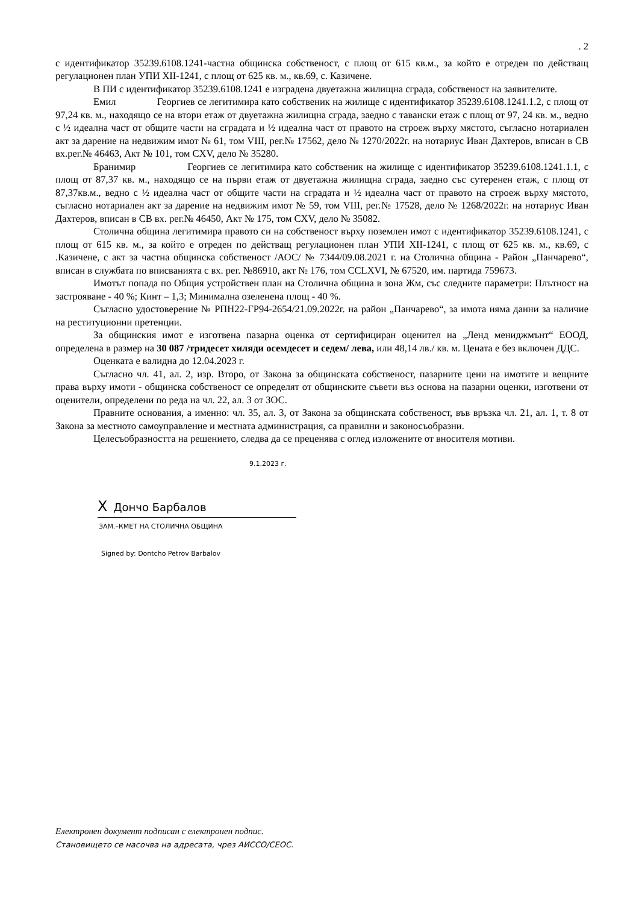. 2
с идентификатор 35239.6108.1241-частна общинска собственост, с площ от 615 кв.м., за който е отреден по действащ регулационен план УПИ XII-1241, с площ от 625 кв. м., кв.69, с. Казичене.
В ПИ с идентификатор 35239.6108.1241 е изградена двуетажна жилищна сграда, собственост на заявителите.
Емил Георгиев се легитимира като собственик на жилище с идентификатор 35239.6108.1241.1.2, с площ от 97,24 кв. м., находящо се на втори етаж от двуетажна жилищна сграда, заедно с тавански етаж с площ от 97, 24 кв. м., ведно с ½ идеална част от общите части на сградата и ½ идеална част от правото на строеж върху мястото, съгласно нотариален акт за дарение на недвижим имот № 61, том VIII, рег.№ 17562, дело № 1270/2022г. на нотариус Иван Дахтеров, вписан в СВ вх.рег.№ 46463, Акт № 101, том CXV, дело № 35280.
Бранимир Георгиев се легитимира като собственик на жилище с идентификатор 35239.6108.1241.1.1, с площ от 87,37 кв. м., находящо се на първи етаж от двуетажна жилищна сграда, заедно със сутеренен етаж, с площ от 87,37кв.м., ведно с ½ идеална част от общите части на сградата и ½ идеална част от правото на строеж върху мястото, съгласно нотариален акт за дарение на недвижим имот № 59, том VIII, рег.№ 17528, дело № 1268/2022г. на нотариус Иван Дахтеров, вписан в СВ вх. рег.№ 46450, Акт № 175, том CXV, дело № 35082.
Столична община легитимира правото си на собственост върху поземлен имот с идентификатор 35239.6108.1241, с площ от 615 кв. м., за който е отреден по действащ регулационен план УПИ XII-1241, с площ от 625 кв. м., кв.69, с .Казичене, с акт за частна общинска собственост /АОС/ № 7344/09.08.2021 г. на Столична община - Район „Панчарево“, вписан в службата по вписванията с вх. рег. №86910, акт № 176, том CCLXVI, № 67520, им. партида 759673.
Имотът попада по Общия устройствен план на Столична община в зона Жм, със следните параметри: Плътност на застрояване - 40 %; Кинт – 1,3; Минимална озеленена площ - 40 %.
Съгласно удостоверение № РПН22-ГР94-2654/21.09.2022г. на район „Панчарево“, за имота няма данни за наличие на реституционни претенции.
За общинския имот е изготвена пазарна оценка от сертифициран оценител на „Ленд мениджмънт“ ЕООД, определена в размер на 30 087 /тридесет хиляди осемдесет и седем/ лева, или 48,14 лв./ кв. м. Цената е без включен ДДС.
Оценката е валидна до 12.04.2023 г.
Съгласно чл. 41, ал. 2, изр. Второ, от Закона за общинската собственост, пазарните цени на имотите и вещните права върху имоти - общинска собственост се определят от общинските съвети въз основа на пазарни оценки, изготвени от оценители, определени по реда на чл. 22, ал. 3 от ЗОС.
Правните основания, а именно: чл. 35, ал. 3, от Закона за общинската собственост, във връзка чл. 21, ал. 1, т. 8 от Закона за местното самоуправление и местната администрация, са правилни и законосъобразни.
Целесъобразността на решението, следва да се преценява с оглед изложените от вносителя мотиви.
9.1.2023 г.
X Дончо Барбалов
ЗАМ.–КМЕТ НА СТОЛИЧНА ОБЩИНА
Signed by: Dontcho Petrov Barbalov
Електронен документ подписан с електронен подпис.
Становището се насочва на адресата, чрез АИССО/СЕОС.